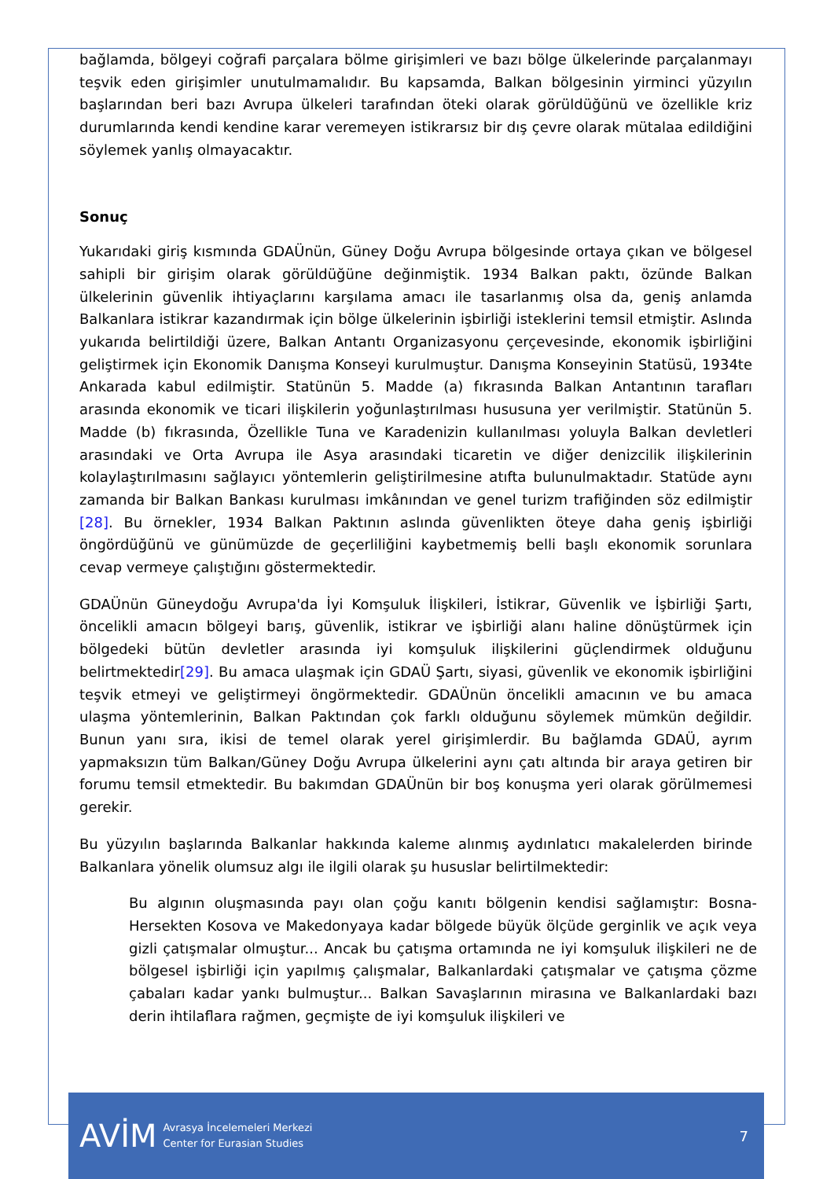bağlamda, bölgeyi coğrafi parçalara bölme girişimleri ve bazı bölge ülkelerinde parçalanmayı teşvik eden girişimler unutulmamalıdır. Bu kapsamda, Balkan bölgesinin yirminci yüzyılın başlarından beri bazı Avrupa ülkeleri tarafından öteki olarak görüldüğünü ve özellikle kriz durumlarında kendi kendine karar veremeyen istikrarsız bir dış çevre olarak mütalaa edildiğini söylemek yanlış olmayacaktır.
Sonuç
Yukarıdaki giriş kısmında GDAÜnün, Güney Doğu Avrupa bölgesinde ortaya çıkan ve bölgesel sahipli bir girişim olarak görüldüğüne değinmiştik. 1934 Balkan paktı, özünde Balkan ülkelerinin güvenlik ihtiyaçlarını karşılama amacı ile tasarlanmış olsa da, geniş anlamda Balkanlara istikrar kazandırmak için bölge ülkelerinin işbirliği isteklerini temsil etmiştir. Aslında yukarıda belirtildiği üzere, Balkan Antantı Organizasyonu çerçevesinde, ekonomik işbirliğini geliştirmek için Ekonomik Danışma Konseyi kurulmuştur. Danışma Konseyinin Statüsü, 1934te Ankarada kabul edilmiştir. Statünün 5. Madde (a) fıkrasında Balkan Antantının tarafları arasında ekonomik ve ticari ilişkilerin yoğunlaştırılması hususuna yer verilmiştir. Statünün 5. Madde (b) fıkrasında, Özellikle Tuna ve Karadenizin kullanılması yoluyla Balkan devletleri arasındaki ve Orta Avrupa ile Asya arasındaki ticaretin ve diğer denizcilik ilişkilerinin kolaylaştırılmasını sağlayıcı yöntemlerin geliştirilmesine atıfta bulunulmaktadır. Statüde aynı zamanda bir Balkan Bankası kurulması imkânından ve genel turizm trafiğinden söz edilmiştir [28]. Bu örnekler, 1934 Balkan Paktının aslında güvenlikten öteye daha geniş işbirliği öngördüğünü ve günümüzde de geçerliliğini kaybetmemiş belli başlı ekonomik sorunlara cevap vermeye çalıştığını göstermektedir.
GDAÜnün Güneydoğu Avrupa'da İyi Komşuluk İlişkileri, İstikrar, Güvenlik ve İşbirliği Şartı, öncelikli amacın bölgeyi barış, güvenlik, istikrar ve işbirliği alanı haline dönüştürmek için bölgedeki bütün devletler arasında iyi komşuluk ilişkilerini güçlendirmek olduğunu belirtmektedir[29]. Bu amaca ulaşmak için GDAÜ Şartı, siyasi, güvenlik ve ekonomik işbirliğini teşvik etmeyi ve geliştirmeyi öngörmektedir. GDAÜnün öncelikli amacının ve bu amaca ulaşma yöntemlerinin, Balkan Paktından çok farklı olduğunu söylemek mümkün değildir. Bunun yanı sıra, ikisi de temel olarak yerel girişimlerdir. Bu bağlamda GDAÜ, ayrım yapmaksızın tüm Balkan/Güney Doğu Avrupa ülkelerini aynı çatı altında bir araya getiren bir forumu temsil etmektedir. Bu bakımdan GDAÜnün bir boş konuşma yeri olarak görülmemesi gerekir.
Bu yüzyılın başlarında Balkanlar hakkında kaleme alınmış aydınlatıcı makalelerden birinde Balkanlara yönelik olumsuz algı ile ilgili olarak şu hususlar belirtilmektedir:
Bu algının oluşmasında payı olan çoğu kanıtı bölgenin kendisi sağlamıştır: Bosna-Hersekten Kosova ve Makedonyaya kadar bölgede büyük ölçüde gerginlik ve açık veya gizli çatışmalar olmuştur... Ancak bu çatışma ortamında ne iyi komşuluk ilişkileri ne de bölgesel işbirliği için yapılmış çalışmalar, Balkanlardaki çatışmalar ve çatışma çözme çabaları kadar yankı bulmuştur... Balkan Savaşlarının mirasına ve Balkanlardaki bazı derin ihtilaflara rağmen, geçmişte de iyi komşuluk ilişkileri ve
AVİM
Avrasya İncelemeleri Merkezi
Center for Eurasian Studies
7